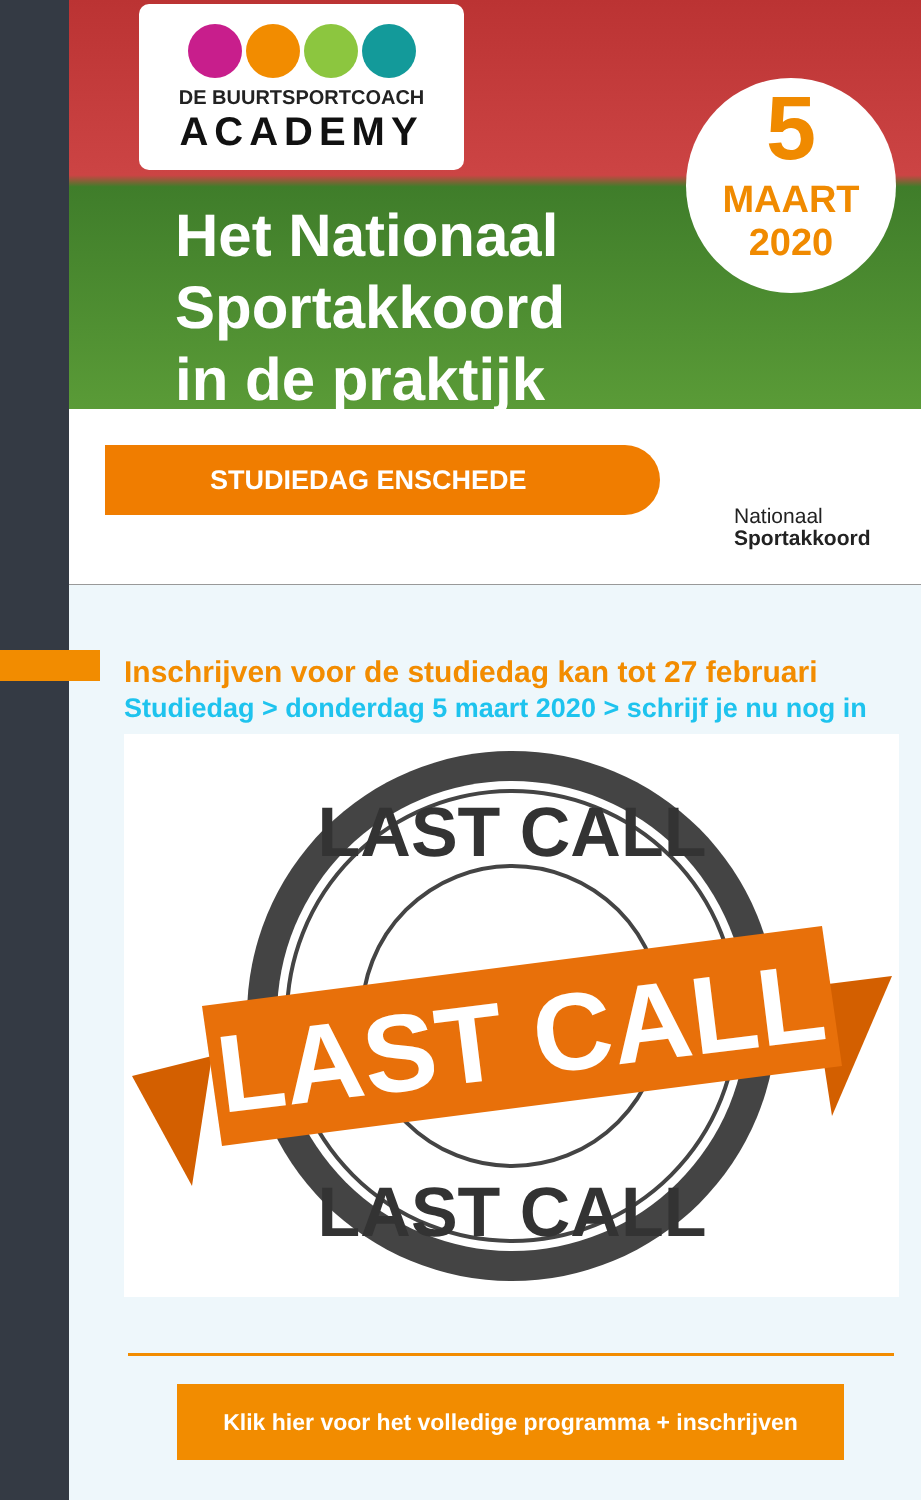DE BUURTSPORTCOACH
ACADEMY
Het Nationaal
Sportakkoord
in de praktijk
5
MAART
2020
STUDIEDAG ENSCHEDE
Nationaal
Sportakkoord
Inschrijven voor de studiedag kan tot 27 februari
Studiedag > donderdag 5 maart 2020 > schrijf je nu nog in
LAST CALL
LAST CALL
LAST CALL
Klik hier voor het volledige programma + inschrijven